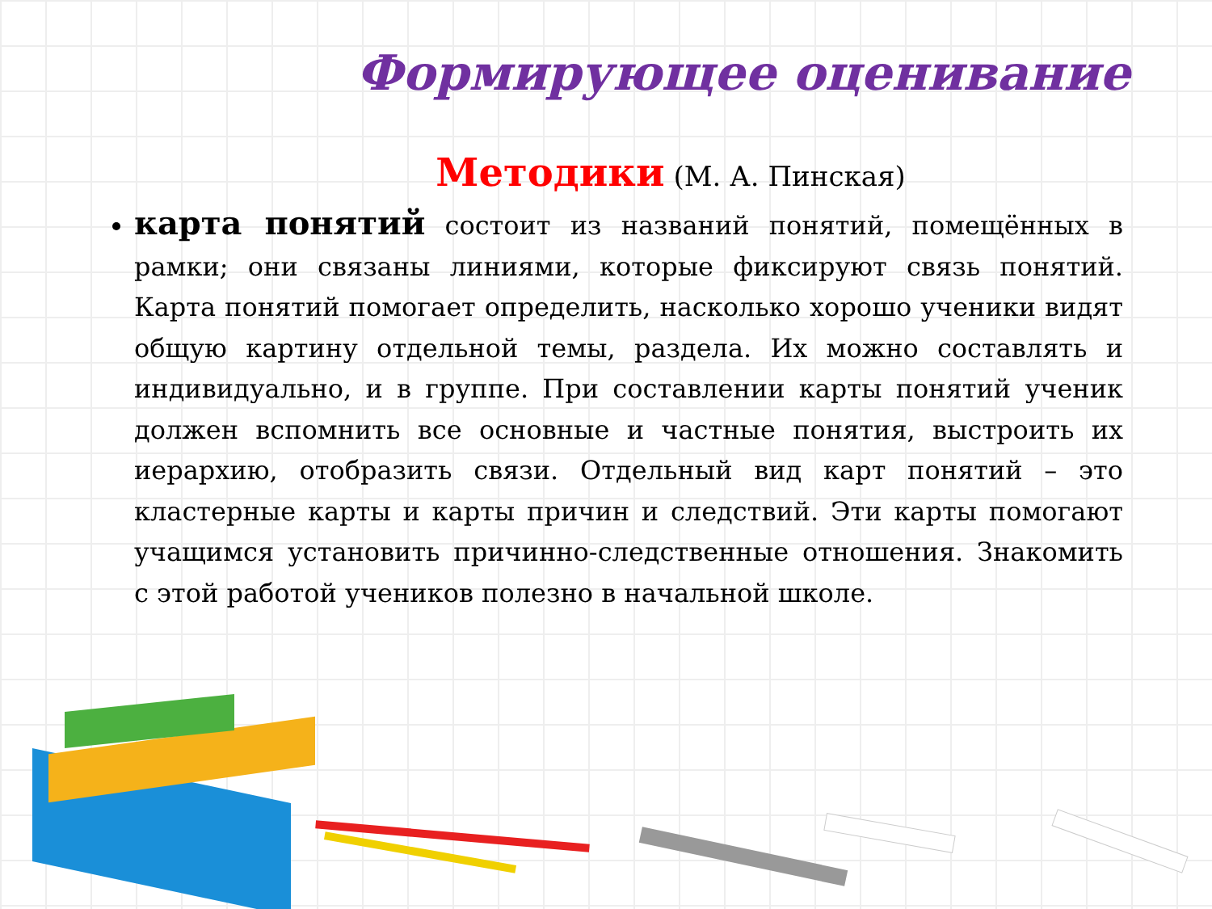Формирующее оценивание
Методики (М. А. Пинская)
карта понятий состоит из названий понятий, помещённых в рамки; они связаны линиями, которые фиксируют связь понятий. Карта понятий помогает определить, насколько хорошо ученики видят общую картину отдельной темы, раздела. Их можно составлять и индивидуально, и в группе. При составлении карты понятий ученик должен вспомнить все основные и частные понятия, выстроить их иерархию, отобразить связи. Отдельный вид карт понятий – это кластерные карты и карты причин и следствий. Эти карты помогают учащимся установить причинно-следственные отношения. Знакомить с этой работой учеников полезно в начальной школе.